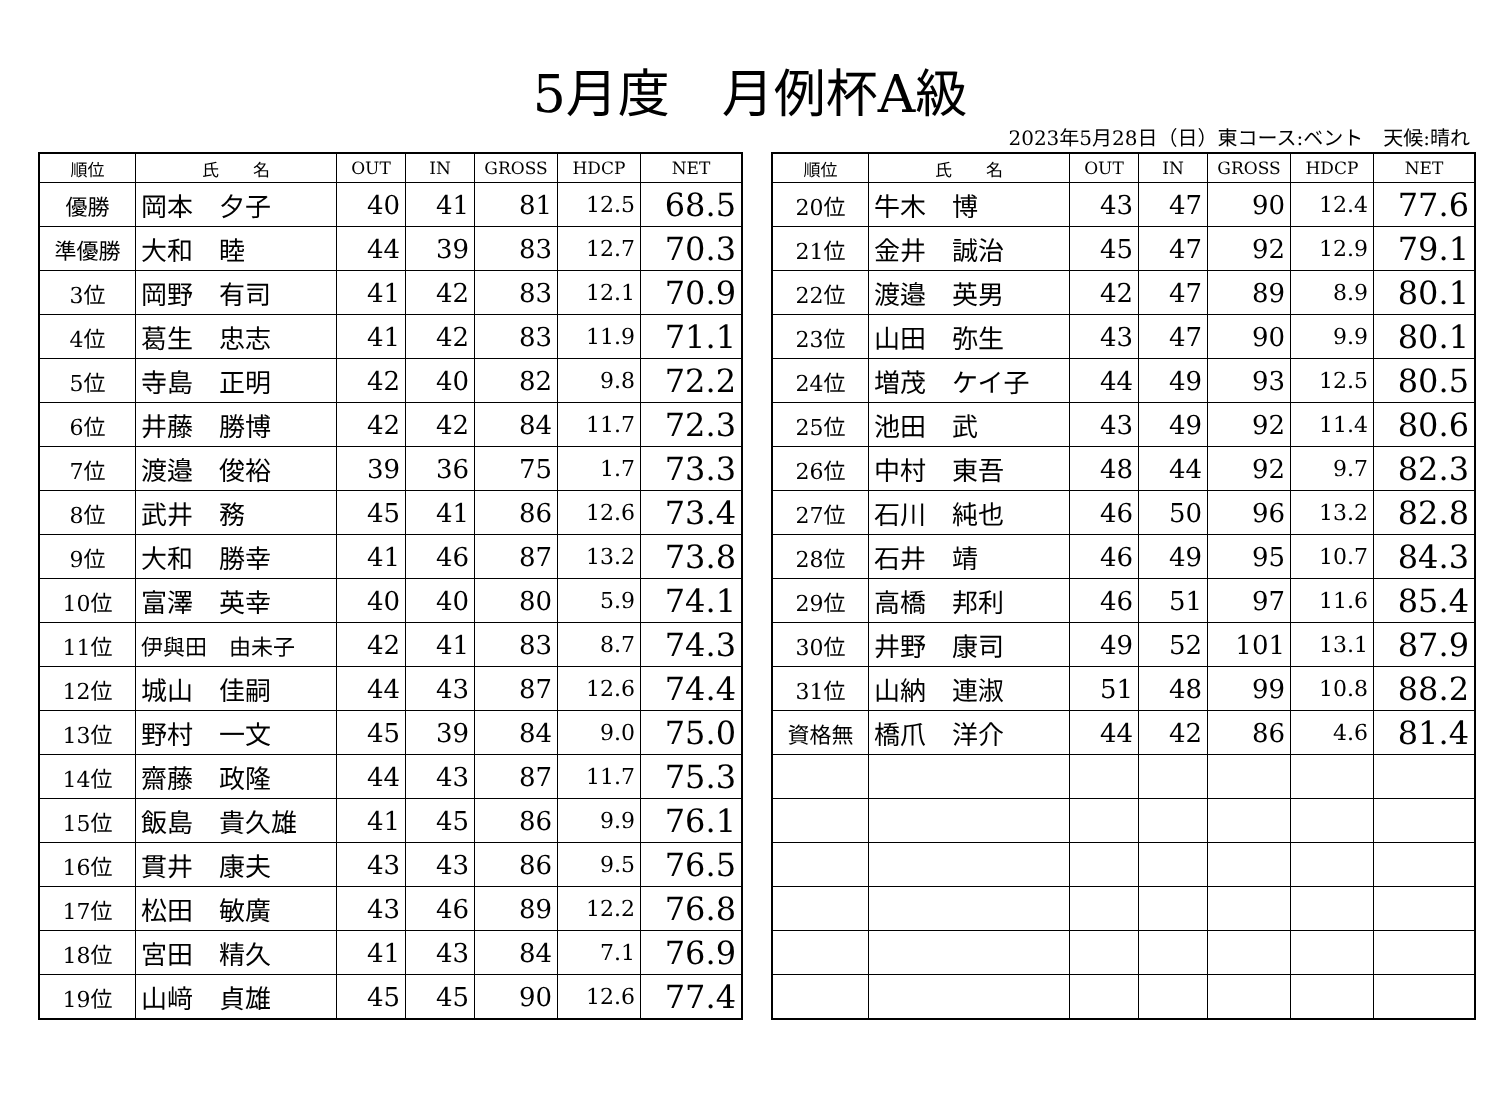5月度　月例杯A級
2023年5月28日（日）東コース:ベント　天候:晴れ
| 順位 | 氏 名 | OUT | IN | GROSS | HDCP | NET |
| --- | --- | --- | --- | --- | --- | --- |
| 優勝 | 岡本 夕子 | 40 | 41 | 81 | 12.5 | 68.5 |
| 準優勝 | 大和 睦 | 44 | 39 | 83 | 12.7 | 70.3 |
| 3位 | 岡野 有司 | 41 | 42 | 83 | 12.1 | 70.9 |
| 4位 | 葛生 忠志 | 41 | 42 | 83 | 11.9 | 71.1 |
| 5位 | 寺島 正明 | 42 | 40 | 82 | 9.8 | 72.2 |
| 6位 | 井藤 勝博 | 42 | 42 | 84 | 11.7 | 72.3 |
| 7位 | 渡邉 俊裕 | 39 | 36 | 75 | 1.7 | 73.3 |
| 8位 | 武井 務 | 45 | 41 | 86 | 12.6 | 73.4 |
| 9位 | 大和 勝幸 | 41 | 46 | 87 | 13.2 | 73.8 |
| 10位 | 富澤 英幸 | 40 | 40 | 80 | 5.9 | 74.1 |
| 11位 | 伊與田 由未子 | 42 | 41 | 83 | 8.7 | 74.3 |
| 12位 | 城山 佳嗣 | 44 | 43 | 87 | 12.6 | 74.4 |
| 13位 | 野村 一文 | 45 | 39 | 84 | 9.0 | 75.0 |
| 14位 | 齋藤 政隆 | 44 | 43 | 87 | 11.7 | 75.3 |
| 15位 | 飯島 貴久雄 | 41 | 45 | 86 | 9.9 | 76.1 |
| 16位 | 貫井 康夫 | 43 | 43 | 86 | 9.5 | 76.5 |
| 17位 | 松田 敏廣 | 43 | 46 | 89 | 12.2 | 76.8 |
| 18位 | 宮田 精久 | 41 | 43 | 84 | 7.1 | 76.9 |
| 19位 | 山﨑 貞雄 | 45 | 45 | 90 | 12.6 | 77.4 |
| 順位 | 氏 名 | OUT | IN | GROSS | HDCP | NET |
| --- | --- | --- | --- | --- | --- | --- |
| 20位 | 牛木 博 | 43 | 47 | 90 | 12.4 | 77.6 |
| 21位 | 金井 誠治 | 45 | 47 | 92 | 12.9 | 79.1 |
| 22位 | 渡邉 英男 | 42 | 47 | 89 | 8.9 | 80.1 |
| 23位 | 山田 弥生 | 43 | 47 | 90 | 9.9 | 80.1 |
| 24位 | 増茂 ケイ子 | 44 | 49 | 93 | 12.5 | 80.5 |
| 25位 | 池田 武 | 43 | 49 | 92 | 11.4 | 80.6 |
| 26位 | 中村 東吾 | 48 | 44 | 92 | 9.7 | 82.3 |
| 27位 | 石川 純也 | 46 | 50 | 96 | 13.2 | 82.8 |
| 28位 | 石井 靖 | 46 | 49 | 95 | 10.7 | 84.3 |
| 29位 | 高橋 邦利 | 46 | 51 | 97 | 11.6 | 85.4 |
| 30位 | 井野 康司 | 49 | 52 | 101 | 13.1 | 87.9 |
| 31位 | 山納 連淑 | 51 | 48 | 99 | 10.8 | 88.2 |
| 資格無 | 橋爪 洋介 | 44 | 42 | 86 | 4.6 | 81.4 |